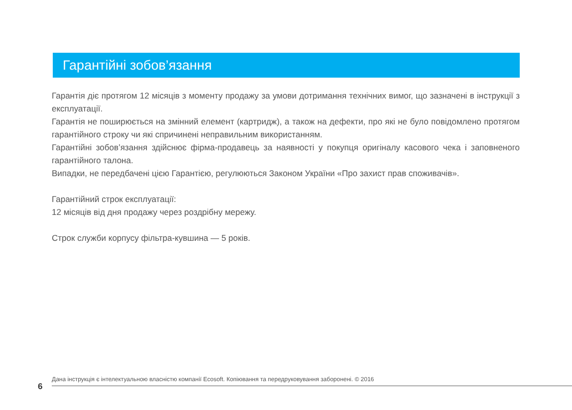Гарантійні зобов’язання
Гарантія діє протягом 12 місяців з моменту продажу за умови дотримання технічних вимог, що зазначені в інструкції з експлуатації.
Гарантія не поширюється на змінний елемент (картридж), а також на дефекти, про які не було повідомлено протягом гарантійного строку чи які спричинені неправильним використанням.
Гарантійні зобов’язання здійснює фірма-продавець за наявності у покупця оригіналу касового чека і заповненого гарантійного талона.
Випадки, не передбачені цією Гарантією, регулюються Законом України «Про захист прав споживачів».
Гарантійний строк експлуатації:
12 місяців від дня продажу через роздрібну мережу.
Строк служби корпусу фільтра-кувшина — 5 років.
Дана інструкція є інтелектуальною власністю компанії Ecosoft. Копіювання та передруковування заборонені. © 2016
6